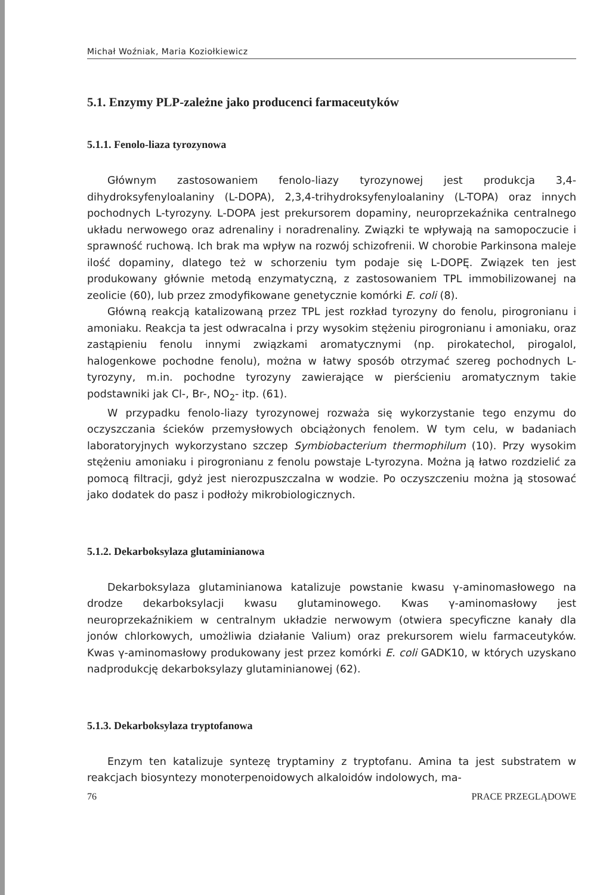Michał Woźniak, Maria Koziołkiewicz
5.1. Enzymy PLP-zależne jako producenci farmaceutyków
5.1.1. Fenolo-liaza tyrozynowa
Głównym zastosowaniem fenolo-liazy tyrozynowej jest produkcja 3,4-dihydroksyfenyloalaniny (L-DOPA), 2,3,4-trihydroksyfenyloalaniny (L-TOPA) oraz innych pochodnych L-tyrozyny. L-DOPA jest prekursorem dopaminy, neuroprzekaźnika centralnego układu nerwowego oraz adrenaliny i noradrenaliny. Związki te wpływają na samopoczucie i sprawność ruchową. Ich brak ma wpływ na rozwój schizofrenii. W chorobie Parkinsona maleje ilość dopaminy, dlatego też w schorzeniu tym podaje się L-DOPĘ. Związek ten jest produkowany głównie metodą enzymatyczną, z zastosowaniem TPL immobilizowanej na zeolicie (60), lub przez zmodyfikowane genetycznie komórki E. coli (8).
Główną reakcją katalizowaną przez TPL jest rozkład tyrozyny do fenolu, pirogronianu i amoniaku. Reakcja ta jest odwracalna i przy wysokim stężeniu pirogronianu i amoniaku, oraz zastąpieniu fenolu innymi związkami aromatycznymi (np. pirokatechol, pirogalol, halogenkowe pochodne fenolu), można w łatwy sposób otrzymać szereg pochodnych L-tyrozyny, m.in. pochodne tyrozyny zawierające w pierścieniu aromatycznym takie podstawniki jak Cl-, Br-, NO<sub>2</sub>- itp. (61).
W przypadku fenolo-liazy tyrozynowej rozważa się wykorzystanie tego enzymu do oczyszczania ścieków przemysłowych obciążonych fenolem. W tym celu, w badaniach laboratoryjnych wykorzystano szczep Symbiobacterium thermophilum (10). Przy wysokim stężeniu amoniaku i pirogronianu z fenolu powstaje L-tyrozyna. Można ją łatwo rozdzielić za pomocą filtracji, gdyż jest nierozpuszczalna w wodzie. Po oczyszczeniu można ją stosować jako dodatek do pasz i podłoży mikrobiologicznych.
5.1.2. Dekarboksylaza glutaminianowa
Dekarboksylaza glutaminianowa katalizuje powstanie kwasu γ-aminomasłowego na drodze dekarboksylacji kwasu glutaminowego. Kwas γ-aminomasłowy jest neuroprzekaźnikiem w centralnym układzie nerwowym (otwiera specyficzne kanały dla jonów chlorkowych, umożliwia działanie Valium) oraz prekursorem wielu farmaceutyków. Kwas γ-aminomasłowy produkowany jest przez komórki E. coli GADK10, w których uzyskano nadprodukcję dekarboksylazy glutaminianowej (62).
5.1.3. Dekarboksylaza tryptofanowa
Enzym ten katalizuje syntezę tryptaminy z tryptofanu. Amina ta jest substratem w reakcjach biosyntezy monoterpenoidowych alkaloidów indolowych, ma-
76 PRACE PRZEGLĄDOWE